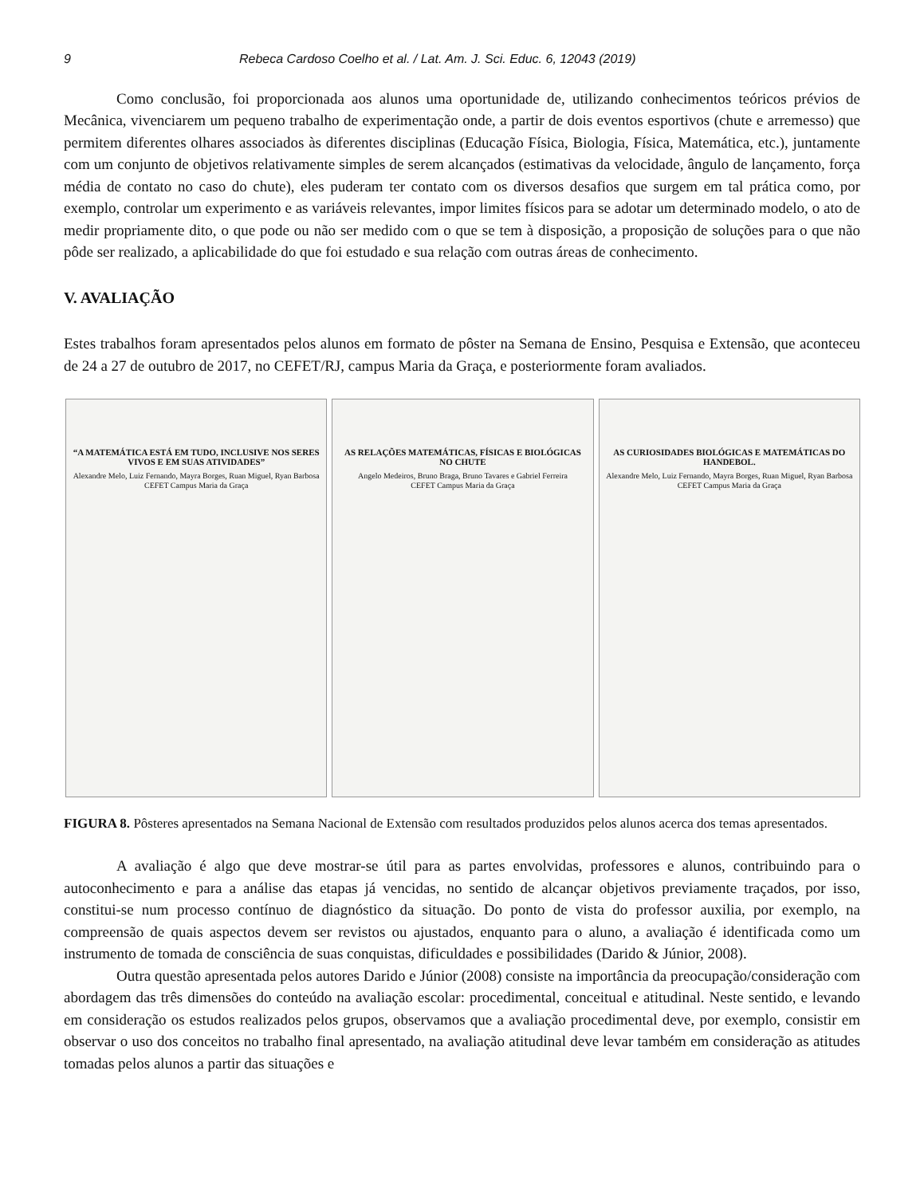9 Rebeca Cardoso Coelho et al. / Lat. Am. J. Sci. Educ. 6, 12043 (2019)
Como conclusão, foi proporcionada aos alunos uma oportunidade de, utilizando conhecimentos teóricos prévios de Mecânica, vivenciarem um pequeno trabalho de experimentação onde, a partir de dois eventos esportivos (chute e arremesso) que permitem diferentes olhares associados às diferentes disciplinas (Educação Física, Biologia, Física, Matemática, etc.), juntamente com um conjunto de objetivos relativamente simples de serem alcançados (estimativas da velocidade, ângulo de lançamento, força média de contato no caso do chute), eles puderam ter contato com os diversos desafios que surgem em tal prática como, por exemplo, controlar um experimento e as variáveis relevantes, impor limites físicos para se adotar um determinado modelo, o ato de medir propriamente dito, o que pode ou não ser medido com o que se tem à disposição, a proposição de soluções para o que não pôde ser realizado, a aplicabilidade do que foi estudado e sua relação com outras áreas de conhecimento.
V. AVALIAÇÃO
Estes trabalhos foram apresentados pelos alunos em formato de pôster na Semana de Ensino, Pesquisa e Extensão, que aconteceu de 24 a 27 de outubro de 2017, no CEFET/RJ, campus Maria da Graça, e posteriormente foram avaliados.
“A MATEMÁTICA ESTÁ EM TUDO, INCLUSIVE NOS SERES VIVOS E EM SUAS ATIVIDADES”
Alexandre Melo, Luiz Fernando, Mayra Borges, Ruan Miguel, Ryan Barbosa
CEFET Campus Maria da Graça
AS RELAÇÕES MATEMÁTICAS, FÍSICAS E BIOLÓGICAS NO CHUTE
Angelo Medeiros, Bruno Braga, Bruno Tavares e Gabriel Ferreira
CEFET Campus Maria da Graça
AS CURIOSIDADES BIOLÓGICAS E MATEMÁTICAS DO HANDEBOL.
Alexandre Melo, Luiz Fernando, Mayra Borges, Ruan Miguel, Ryan Barbosa
CEFET Campus Maria da Graça
FIGURA 8. Pôsteres apresentados na Semana Nacional de Extensão com resultados produzidos pelos alunos acerca dos temas apresentados.
A avaliação é algo que deve mostrar-se útil para as partes envolvidas, professores e alunos, contribuindo para o autoconhecimento e para a análise das etapas já vencidas, no sentido de alcançar objetivos previamente traçados, por isso, constitui-se num processo contínuo de diagnóstico da situação. Do ponto de vista do professor auxilia, por exemplo, na compreensão de quais aspectos devem ser revistos ou ajustados, enquanto para o aluno, a avaliação é identificada como um instrumento de tomada de consciência de suas conquistas, dificuldades e possibilidades (Darido & Júnior, 2008).
Outra questão apresentada pelos autores Darido e Júnior (2008) consiste na importância da preocupação/consideração com abordagem das três dimensões do conteúdo na avaliação escolar: procedimental, conceitual e atitudinal. Neste sentido, e levando em consideração os estudos realizados pelos grupos, observamos que a avaliação procedimental deve, por exemplo, consistir em observar o uso dos conceitos no trabalho final apresentado, na avaliação atitudinal deve levar também em consideração as atitudes tomadas pelos alunos a partir das situações e